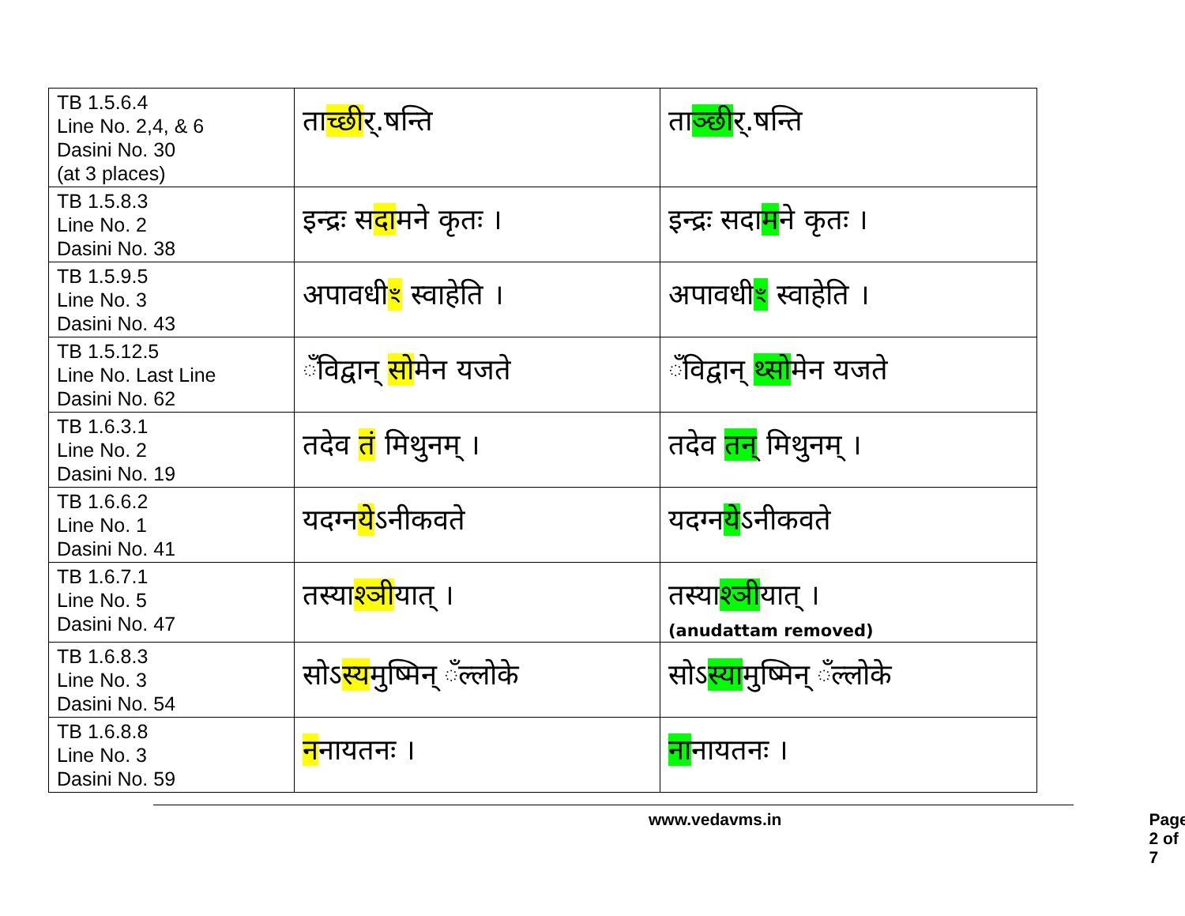| TB 1.5.6.4 Line No. 2,4, & 6 Dasini No. 30 (at 3 places) | ता च्छी र्.षन्ति | ता ञ्छी र्.षन्ति |
| TB 1.5.8.3 Line No. 2 Dasini No. 38 | इन्द्रः स दा मने कृतः । | इन्द्रः सदा म ने कृतः । |
| TB 1.5.9.5 Line No. 3 Dasini No. 43 | अपावधी ꣳ स्वाहेति । | अपावधी ꣳ स्वाहेति । |
| TB 1.5.12.5 Line No. Last Line Dasini No. 62 | ँविद्वान् सो मेन यजते | ँविद्वान् थ्सो मेन यजते |
| TB 1.6.3.1 Line No. 2 Dasini No. 19 | तदेव तं मिथुनम् । | तदेव तन् मिथुनम् । |
| TB 1.6.6.2 Line No. 1 Dasini No. 41 | यदग्न ये ऽनीकवते | यदग्न ये ऽनीकवते |
| TB 1.6.7.1 Line No. 5 Dasini No. 47 | तस्या श्ञी यात् । | तस्या श्ञी यात् । (anudattam removed) |
| TB 1.6.8.3 Line No. 3 Dasini No. 54 | सोऽ स्य मुष्मिन् ँल्लोके | सोऽ स्या मुष्मिन् ँल्लोके |
| TB 1.6.8.8 Line No. 3 Dasini No. 59 | न नायतनः । | ना नायतनः । |
www.vedavms.in Page 2 of 7